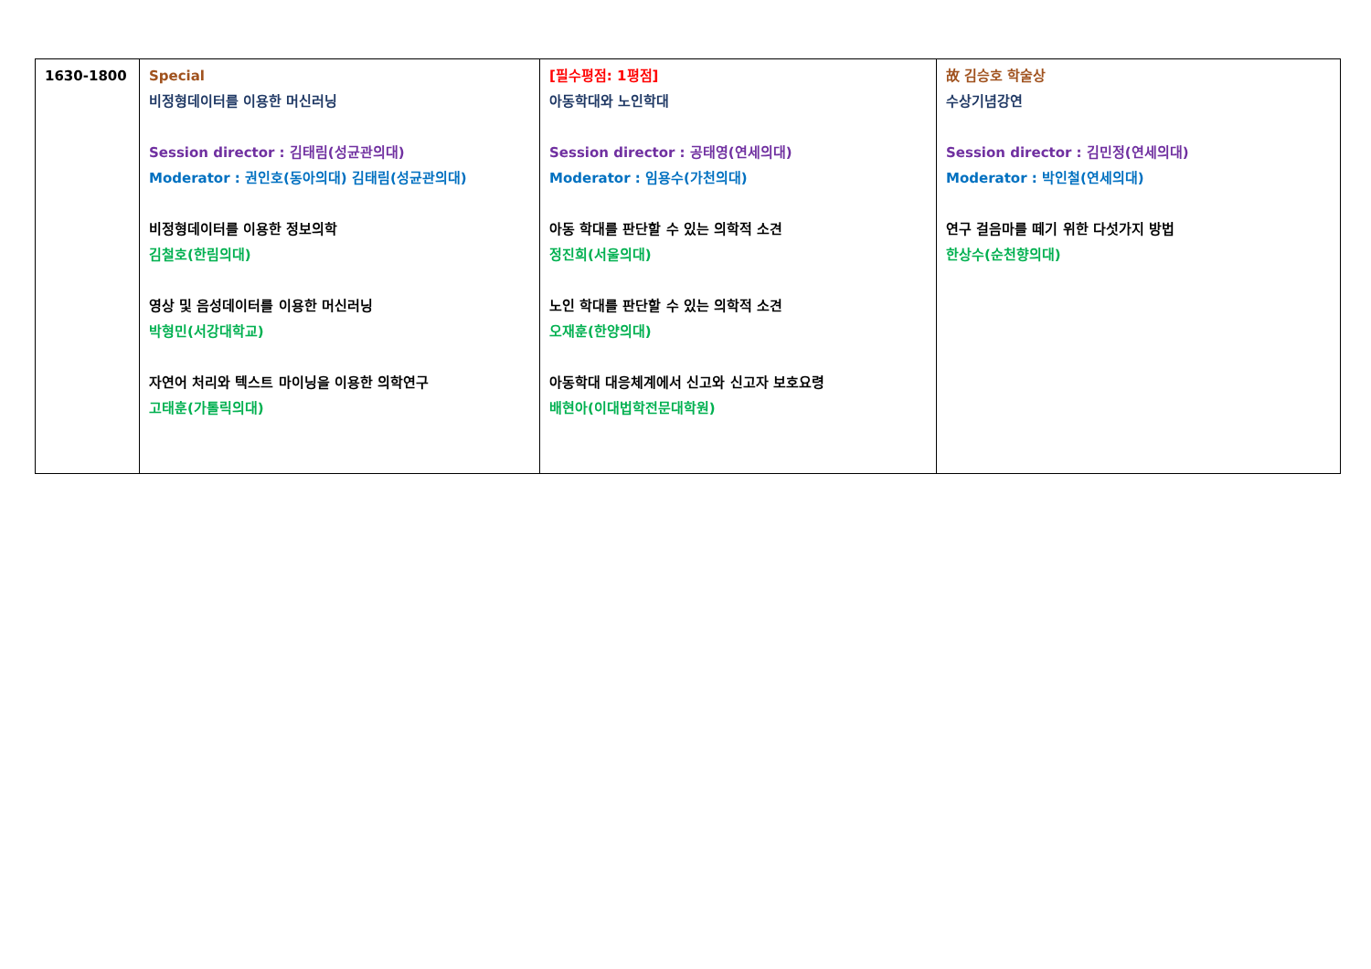| 1630-1800 | Special 비정형데이터를 이용한 머신러닝 Session director : 김태림(성균관의대) Moderator : 권인호(동아의대) 김태림(성균관의대) 비정형데이터를 이용한 정보의학 김철호(한림의대) 영상 및 음성데이터를 이용한 머신러닝 박형민(서강대학교) 자연어 처리와 텍스트 마이닝을 이용한 의학연구 고태훈(가톨릭의대) | [필수평점: 1평점] 아동학대와 노인학대 Session director : 공태영(연세의대) Moderator : 임용수(가천의대) 아동 학대를 판단할 수 있는 의학적 소견 정진희(서울의대) 노인 학대를 판단할 수 있는 의학적 소견 오재훈(한양의대) 아동학대 대응체계에서 신고와 신고자 보호요령 배현아(이대법학전문대학원) | 故 김승호 학술상 수상기념강연 Session director : 김민정(연세의대) Moderator : 박인철(연세의대) 연구 걸음마를 떼기 위한 다섯가지 방법 한상수(순천향의대) |